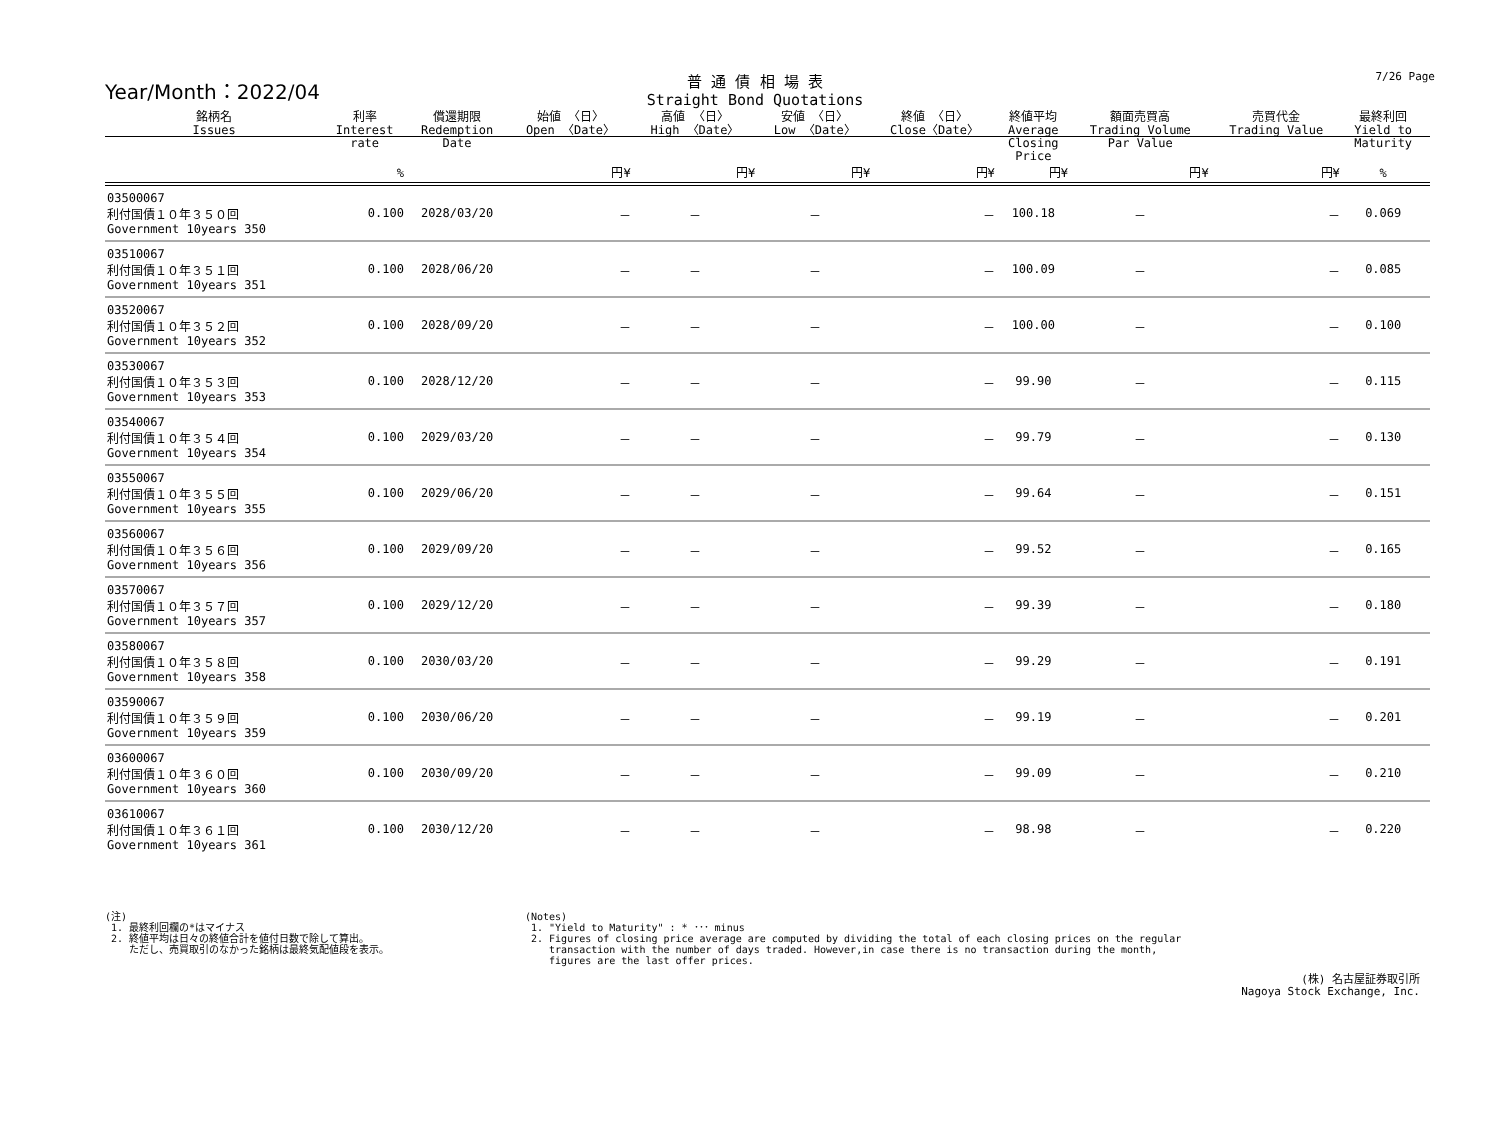Year/Month：2022/04
普 通 債 相 場 表
Straight Bond Quotations
7/26 Page
| 銘柄名 Issues | 利率 Interest rate | 償還期限 Redemption Date | 始値 〈日〉 Open 〈Date〉 | 高値 〈日〉 High 〈Date〉 | 安値 〈日〉 Low 〈Date〉 | 終値 〈日〉 Close〈Date〉 | 終値平均 Average Closing Price | 額面売買高 Trading Volume Par Value | 売買代金 Trading Value | 最終利回 Yield to Maturity | |
| --- | --- | --- | --- | --- | --- | --- | --- | --- | --- | --- | --- |
| | % | | 円¥ | 円¥ | 円¥ | 円¥ | 円¥ | 円¥ | 円¥ | % | |
| 03500067 利付国債１０年３５０回 Government 10years 350 | 0.100 | 2028/03/20 | － | － | － | － | 100.18 | － | － | 0.069 | |
| 03510067 利付国債１０年３５１回 Government 10years 351 | 0.100 | 2028/06/20 | － | － | － | － | 100.09 | － | － | 0.085 | |
| 03520067 利付国債１０年３５２回 Government 10years 352 | 0.100 | 2028/09/20 | － | － | － | － | 100.00 | － | － | 0.100 | |
| 03530067 利付国債１０年３５３回 Government 10years 353 | 0.100 | 2028/12/20 | － | － | － | － | 99.90 | － | － | 0.115 | |
| 03540067 利付国債１０年３５４回 Government 10years 354 | 0.100 | 2029/03/20 | － | － | － | － | 99.79 | － | － | 0.130 | |
| 03550067 利付国債１０年３５５回 Government 10years 355 | 0.100 | 2029/06/20 | － | － | － | － | 99.64 | － | － | 0.151 | |
| 03560067 利付国債１０年３５６回 Government 10years 356 | 0.100 | 2029/09/20 | － | － | － | － | 99.52 | － | － | 0.165 | |
| 03570067 利付国債１０年３５７回 Government 10years 357 | 0.100 | 2029/12/20 | － | － | － | － | 99.39 | － | － | 0.180 | |
| 03580067 利付国債１０年３５８回 Government 10years 358 | 0.100 | 2030/03/20 | － | － | － | － | 99.29 | － | － | 0.191 | |
| 03590067 利付国債１０年３５９回 Government 10years 359 | 0.100 | 2030/06/20 | － | － | － | － | 99.19 | － | － | 0.201 | |
| 03600067 利付国債１０年３６０回 Government 10years 360 | 0.100 | 2030/09/20 | － | － | － | － | 99.09 | － | － | 0.210 | |
| 03610067 利付国債１０年３６１回 Government 10years 361 | 0.100 | 2030/12/20 | － | － | － | － | 98.98 | － | － | 0.220 | |
(注)
1. 最終利回欄の*はマイナス
2. 終値平均は日々の終値合計を値付日数で除して算出。
ただし、売買取引のなかった銘柄は最終気配値段を表示。
(Notes)
1. "Yield to Maturity" : * ･･･ minus
2. Figures of closing price average are computed by dividing the total of each closing prices on the regular
transaction with the number of days traded. However,in case there is no transaction during the month,
figures are the last offer prices.
(株) 名古屋証券取引所
Nagoya Stock Exchange, Inc.